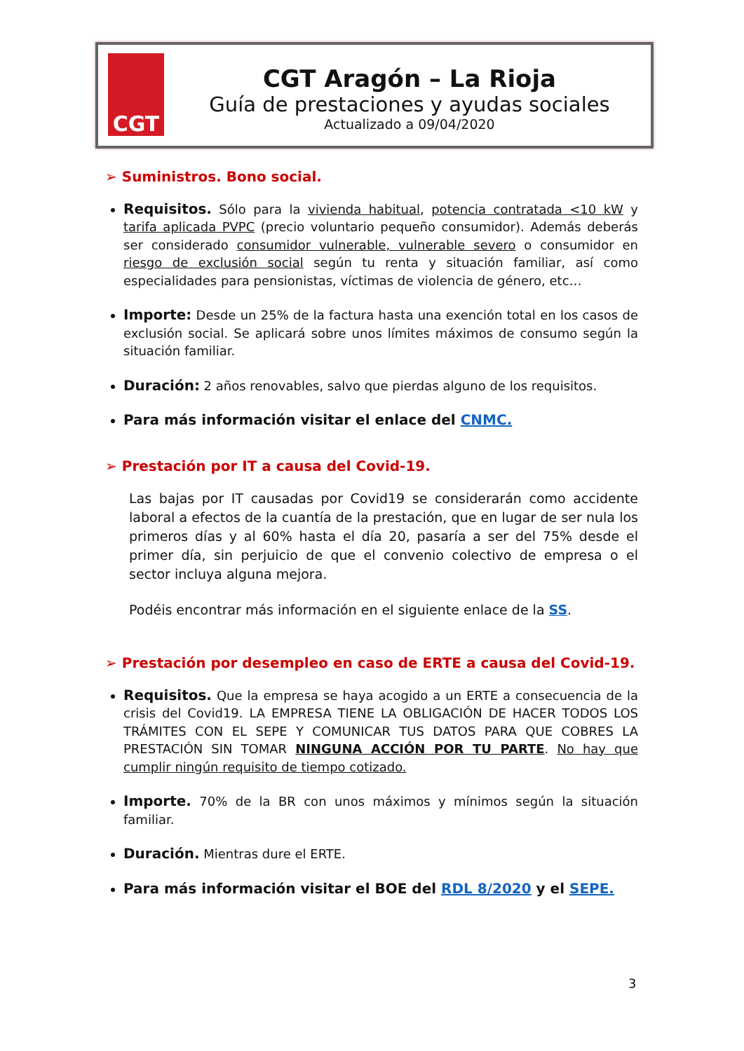CGT
CGT Aragón – La Rioja
Guía de prestaciones y ayudas sociales
Actualizado a 09/04/2020
➢ Suministros. Bono social.
Requisitos. Sólo para la vivienda habitual, potencia contratada <10 kW y tarifa aplicada PVPC (precio voluntario pequeño consumidor). Además deberás ser considerado consumidor vulnerable, vulnerable severo o consumidor en riesgo de exclusión social según tu renta y situación familiar, así como especialidades para pensionistas, víctimas de violencia de género, etc…
Importe: Desde un 25% de la factura hasta una exención total en los casos de exclusión social. Se aplicará sobre unos límites máximos de consumo según la situación familiar.
Duración: 2 años renovables, salvo que pierdas alguno de los requisitos.
Para más información visitar el enlace del CNMC.
➢ Prestación por IT a causa del Covid-19.
Las bajas por IT causadas por Covid19 se considerarán como accidente laboral a efectos de la cuantía de la prestación, que en lugar de ser nula los primeros días y al 60% hasta el día 20, pasaría a ser del 75% desde el primer día, sin perjuicio de que el convenio colectivo de empresa o el sector incluya alguna mejora.
Podéis encontrar más información en el siguiente enlace de la SS.
➢ Prestación por desempleo en caso de ERTE a causa del Covid-19.
Requisitos. Que la empresa se haya acogido a un ERTE a consecuencia de la crisis del Covid19. LA EMPRESA TIENE LA OBLIGACIÓN DE HACER TODOS LOS TRÁMITES CON EL SEPE Y COMUNICAR TUS DATOS PARA QUE COBRES LA PRESTACIÓN SIN TOMAR NINGUNA ACCIÓN POR TU PARTE. No hay que cumplir ningún requisito de tiempo cotizado.
Importe. 70% de la BR con unos máximos y mínimos según la situación familiar.
Duración. Mientras dure el ERTE.
Para más información visitar el BOE del RDL 8/2020 y el SEPE.
3